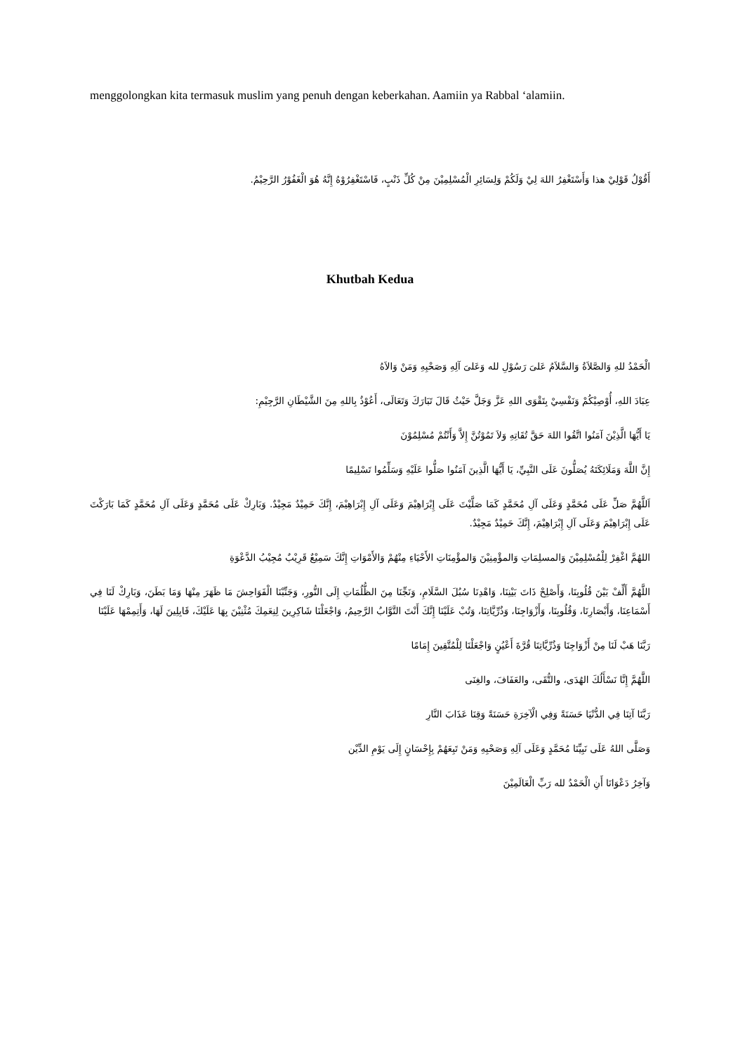menggolongkan kita termasuk muslim yang penuh dengan keberkahan. Aamiin ya Rabbal ‘alamiin.
أَقُوْلُ قَوْلِيْ هذا وَأَسْتَغْفِرُ اللهَ لِيْ وَلَكُمْ وَلِسَائِرِ الْمُسْلِمِيْنَ مِنْ كُلِّ ذَنْبٍ، فَاسْتَغْفِرُوْهُ إِنَّهُ هُوَ الْغَفُوْرُ الرَّحِيْمُ.
Khutbah Kedua
الْحَمْدُ للهِ وَالصَّلاَةُ وَالسَّلاَمُ عَلىَ رَسُوْلِ لله وَعَلىَ آلِهِ وَصَحْبِهِ وَمَنْ وَالاَهُ
عِبَادَ اللهِ، أُوْصِيْكُمْ وَنَفْسِيْ بِتَقْوَى اللهِ عَزَّ وَجَلَّ حَيْثُ قَالَ تَبَارَكَ وَتَعَالَى، أَعُوْذُ بِاللهِ مِنَ الشَّيْطَانِ الرَّجِيْمِ:
يَا أَيُّهَا الَّذِيْنَ آمَنُوا اتَّقُوا اللهَ حَقَّ تُقَاتِهِ وَلاَ تَمُوْتُنَّ إِلاَّ وَأَنْتُمْ مُسْلِمُوْنَ
إِنَّ اللَّهَ وَمَلَائِكَتَهُ يُصَلُّونَ عَلَى النَّبِيِّ، يَا أَيُّهَا الَّذِينَ آمَنُوا صَلُّوا عَلَيْهِ وَسَلِّمُوا تَسْلِيمًا
اَللَّهُمَّ صَلِّ عَلَى مُحَمَّدٍ وَعَلَى آلِ مُحَمَّدٍ كَمَا صَلَّيْتَ عَلَى إِبْرَاهِيْمَ وَعَلَى آلِ إِبْرَاهِيْمَ، إِنَّكَ حَمِيْدٌ مَجِيْدٌ. وَبَارِكْ عَلَى مُحَمَّدٍ وَعَلَى آلِ مُحَمَّدٍ كَمَا بَارَكْتَ عَلَى إِبْرَاهِيْمَ وَعَلَى آلِ إِبْرَاهِيْمَ، إِنَّكَ حَمِيْدٌ مَجِيْدٌ.
اللهُمَّ اغْفِرْ لِلْمُسْلِمِيْنَ وَالمسلِمَاتِ وَالمؤْمِنِيْنَ وَالمؤْمِنَاتِ الأَحْيَاءِ مِنْهُمْ وَالأَمْوَاتِ إِنَّكَ سَمِيْعٌ قَرِيْبٌ مُجِيْبُ الدَّعْوَةِ
اللَّهُمَّ أَلِّفْ بَيْنَ قُلُوبِنَا، وَأَصْلِحْ ذَاتَ بَيْنِنَا، وَاهْدِنَا سُبُلَ السَّلَامِ، وَنَجِّنَا مِنَ الظُّلُمَاتِ إِلَى النُّورِ، وَجَنِّبْنَا الْفَوَاحِشَ مَا ظَهَرَ مِنْهَا وَمَا بَطَنَ، وَبَارِكْ لَنَا فِي أَسْمَاعِنَا، وَأَبْصَارِنَا، وَقُلُوبِنَا، وَأَزْوَاجِنَا، وَذُرِّيَّاتِنَا، وَتُبْ عَلَيْنَا إِنَّكَ أَنْتَ التَّوَّابُ الرَّحِيمُ، وَاجْعَلْنَا شَاكِرِينَ لِنِعَمِكَ مُثْنِيْنَ بِهَا عَلَيْكَ، قَابِلِينَ لَهَا، وَأَتِمِمْهَا عَلَيْنَا
رَبَّنَا هَبْ لَنَا مِنْ أَزْوَاجِنَا وَذُرِّيَّاتِنَا قُرَّةَ أَعْيُنٍ وَاجْعَلْنَا لِلْمُتَّقِينَ إِمَامًا
اللَّهُمَّ إِنَّا نَسْأَلُكَ الهُدَى، والتُّقَى، والعَفَافَ، والغِنَى
رَبَّنَا آتِنَا فِي الدُّنْيَا حَسَنَةً وَفِي الْآخِرَةِ حَسَنَةً وَقِنَا عَذَابَ النَّارِ
وَصَلَّى اللهُ عَلَى نَبِيِّنَا مُحَمَّدٍ وَعَلَى آلِهِ وَصَحْبِهِ وَمَنْ تَبِعَهُمْ بِإِحْسَانٍ إِلَى يَوْمِ الدِّيْن
وَآخِرُ دَعْوَانَا أَنِ الْحَمْدُ لله رَبِّ الْعَالَمِيْنَ